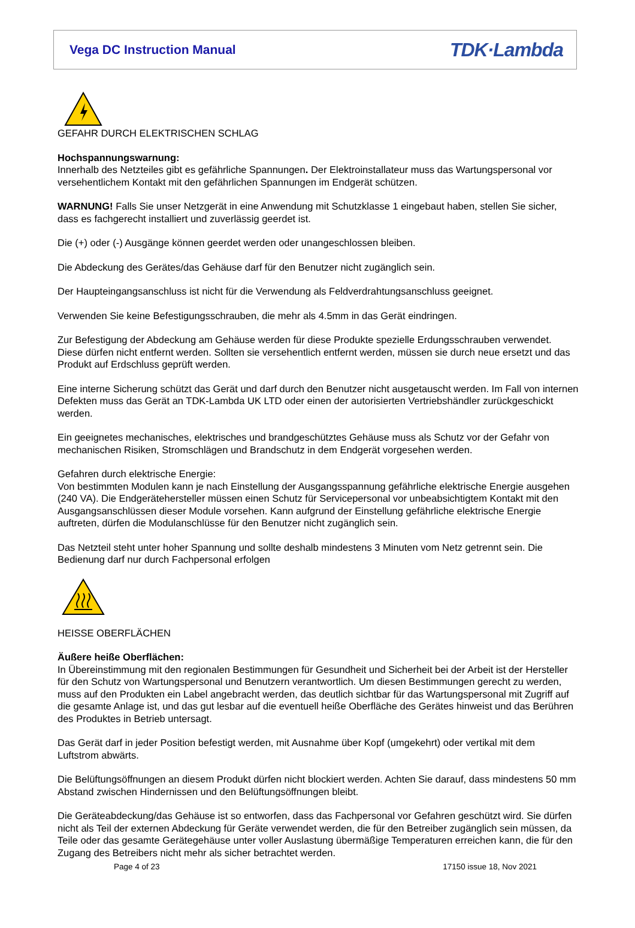Vega DC Instruction Manual
TDK·Lambda
GEFAHR DURCH ELEKTRISCHEN SCHLAG
Hochspannungswarnung:
Innerhalb des Netzteiles gibt es gefährliche Spannungen. Der Elektroinstallateur muss das Wartungspersonal vor versehentlichem Kontakt mit den gefährlichen Spannungen im Endgerät schützen.
WARNUNG! Falls Sie unser Netzgerät in eine Anwendung mit Schutzklasse 1 eingebaut haben, stellen Sie sicher, dass es fachgerecht installiert und zuverlässig geerdet ist.
Die (+) oder (-) Ausgänge können geerdet werden oder unangeschlossen bleiben.
Die Abdeckung des Gerätes/das Gehäuse darf für den Benutzer nicht zugänglich sein.
Der Haupteingangsanschluss ist nicht für die Verwendung als Feldverdrahtungsanschluss geeignet.
Verwenden Sie keine Befestigungsschrauben, die mehr als 4.5mm in das Gerät eindringen.
Zur Befestigung der Abdeckung am Gehäuse werden für diese Produkte spezielle Erdungsschrauben verwendet. Diese dürfen nicht entfernt werden. Sollten sie versehentlich entfernt werden, müssen sie durch neue ersetzt und das Produkt auf Erdschluss geprüft werden.
Eine interne Sicherung schützt das Gerät und darf durch den Benutzer nicht ausgetauscht werden. Im Fall von internen Defekten muss das Gerät an TDK-Lambda UK LTD oder einen der autorisierten Vertriebshändler zurückgeschickt werden.
Ein geeignetes mechanisches, elektrisches und brandgeschütztes Gehäuse muss als Schutz vor der Gefahr von mechanischen Risiken, Stromschlägen und Brandschutz in dem Endgerät vorgesehen werden.
Gefahren durch elektrische Energie:
Von bestimmten Modulen kann je nach Einstellung der Ausgangsspannung gefährliche elektrische Energie ausgehen (240 VA). Die Endgerätehersteller müssen einen Schutz für Servicepersonal vor unbeabsichtigtem Kontakt mit den Ausgangsanschlüssen dieser Module vorsehen. Kann aufgrund der Einstellung gefährliche elektrische Energie auftreten, dürfen die Modulanschlüsse für den Benutzer nicht zugänglich sein.
Das Netzteil steht unter hoher Spannung und sollte deshalb mindestens 3 Minuten vom Netz getrennt sein. Die Bedienung darf nur durch Fachpersonal erfolgen
HEISSE OBERFLÄCHEN
Äußere heiße Oberflächen:
In Übereinstimmung mit den regionalen Bestimmungen für Gesundheit und Sicherheit bei der Arbeit ist der Hersteller für den Schutz von Wartungspersonal und Benutzern verantwortlich. Um diesen Bestimmungen gerecht zu werden, muss auf den Produkten ein Label angebracht werden, das deutlich sichtbar für das Wartungspersonal mit Zugriff auf die gesamte Anlage ist, und das gut lesbar auf die eventuell heiße Oberfläche des Gerätes hinweist und das Berühren des Produktes in Betrieb untersagt.
Das Gerät darf in jeder Position befestigt werden, mit Ausnahme über Kopf (umgekehrt) oder vertikal mit dem Luftstrom abwärts.
Die Belüftungsöffnungen an diesem Produkt dürfen nicht blockiert werden. Achten Sie darauf, dass mindestens 50 mm Abstand zwischen Hindernissen und den Belüftungsöffnungen bleibt.
Die Geräteabdeckung/das Gehäuse ist so entworfen, dass das Fachpersonal vor Gefahren geschützt wird. Sie dürfen nicht als Teil der externen Abdeckung für Geräte verwendet werden, die für den Betreiber zugänglich sein müssen, da Teile oder das gesamte Gerätegehäuse unter voller Auslastung übermäßige Temperaturen erreichen kann, die für den Zugang des Betreibers nicht mehr als sicher betrachtet werden.
Page 4 of 23 17150 issue 18, Nov 2021